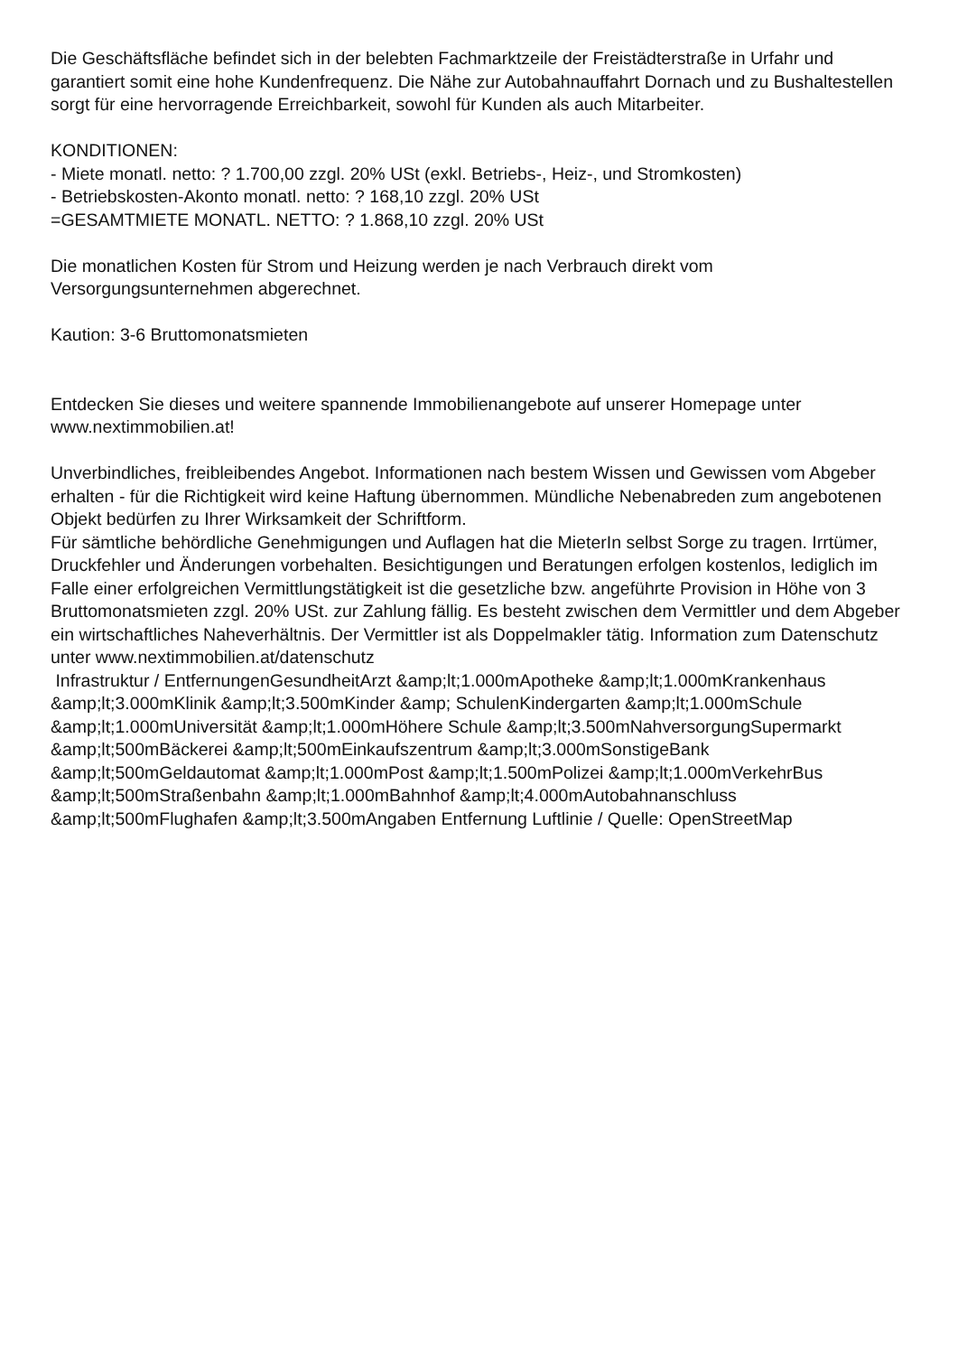Die Geschäftsfläche befindet sich in der belebten Fachmarktzeile der Freistädterstraße in Urfahr und garantiert somit eine hohe Kundenfrequenz. Die Nähe zur Autobahnauffahrt Dornach und zu Bushaltestellen sorgt für eine hervorragende Erreichbarkeit, sowohl für Kunden als auch Mitarbeiter.
KONDITIONEN:
- Miete monatl. netto: ? 1.700,00 zzgl. 20% USt (exkl. Betriebs-, Heiz-, und Stromkosten)
- Betriebskosten-Akonto monatl. netto: ? 168,10 zzgl. 20% USt
=GESAMTMIETE MONATL. NETTO: ? 1.868,10 zzgl. 20% USt
Die monatlichen Kosten für Strom und Heizung werden je nach Verbrauch direkt vom Versorgungsunternehmen abgerechnet.
Kaution: 3-6 Bruttomonatsmieten
Entdecken Sie dieses und weitere spannende Immobilienangebote auf unserer Homepage unter www.nextimmobilien.at!
Unverbindliches, freibleibendes Angebot. Informationen nach bestem Wissen und Gewissen vom Abgeber erhalten - für die Richtigkeit wird keine Haftung übernommen. Mündliche Nebenabreden zum angebotenen Objekt bedürfen zu Ihrer Wirksamkeit der Schriftform.
Für sämtliche behördliche Genehmigungen und Auflagen hat die MieterIn selbst Sorge zu tragen. Irrtümer, Druckfehler und Änderungen vorbehalten. Besichtigungen und Beratungen erfolgen kostenlos, lediglich im Falle einer erfolgreichen Vermittlungstätigkeit ist die gesetzliche bzw. angeführte Provision in Höhe von 3 Bruttomonatsmieten zzgl. 20% USt. zur Zahlung fällig. Es besteht zwischen dem Vermittler und dem Abgeber ein wirtschaftliches Naheverhältnis. Der Vermittler ist als Doppelmakler tätig. Information zum Datenschutz unter www.nextimmobilien.at/datenschutz
Infrastruktur / EntfernungenGesundheitArzt &amp;lt;1.000mApotheke &amp;lt;1.000mKrankenhaus &amp;lt;3.000mKlinik &amp;lt;3.500mKinder &amp; SchulenKindergarten &amp;lt;1.000mSchule &amp;lt;1.000mUniversität &amp;lt;1.000mHöhere Schule &amp;lt;3.500mNahversorgungSupermarkt &amp;lt;500mBäckerei &amp;lt;500mEinkaufszentrum &amp;lt;3.000mSonstigeBank &amp;lt;500mGeldautomat &amp;lt;1.000mPost &amp;lt;1.500mPolizei &amp;lt;1.000mVerkehrBus &amp;lt;500mStraßenbahn &amp;lt;1.000mBahnhof &amp;lt;4.000mAutobahnanschluss &amp;lt;500mFlughafen &amp;lt;3.500mAngaben Entfernung Luftlinie / Quelle: OpenStreetMap